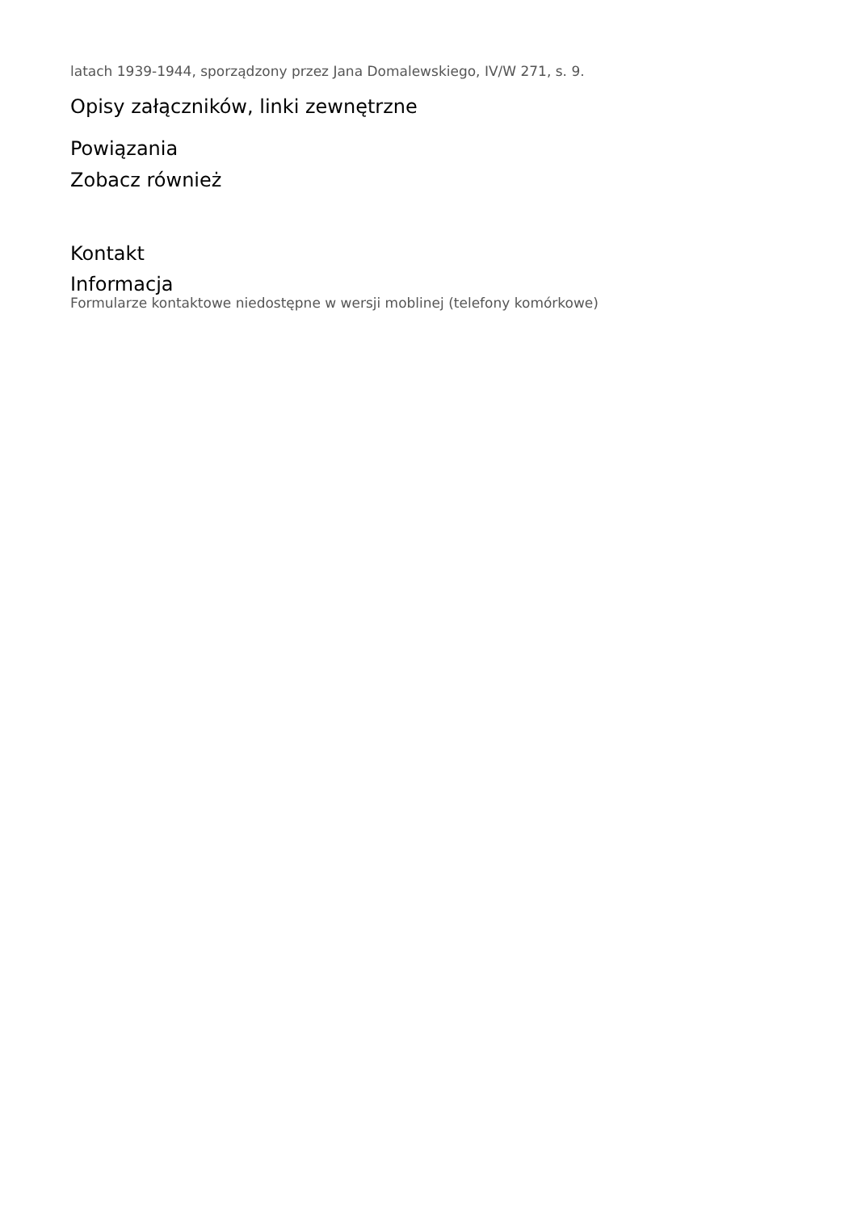latach 1939-1944, sporządzony przez Jana Domalewskiego, IV/W 271, s. 9.
Opisy załączników, linki zewnętrzne
Powiązania
Zobacz również
Kontakt
Informacja
Formularze kontaktowe niedostępne w wersji moblinej (telefony komórkowe)